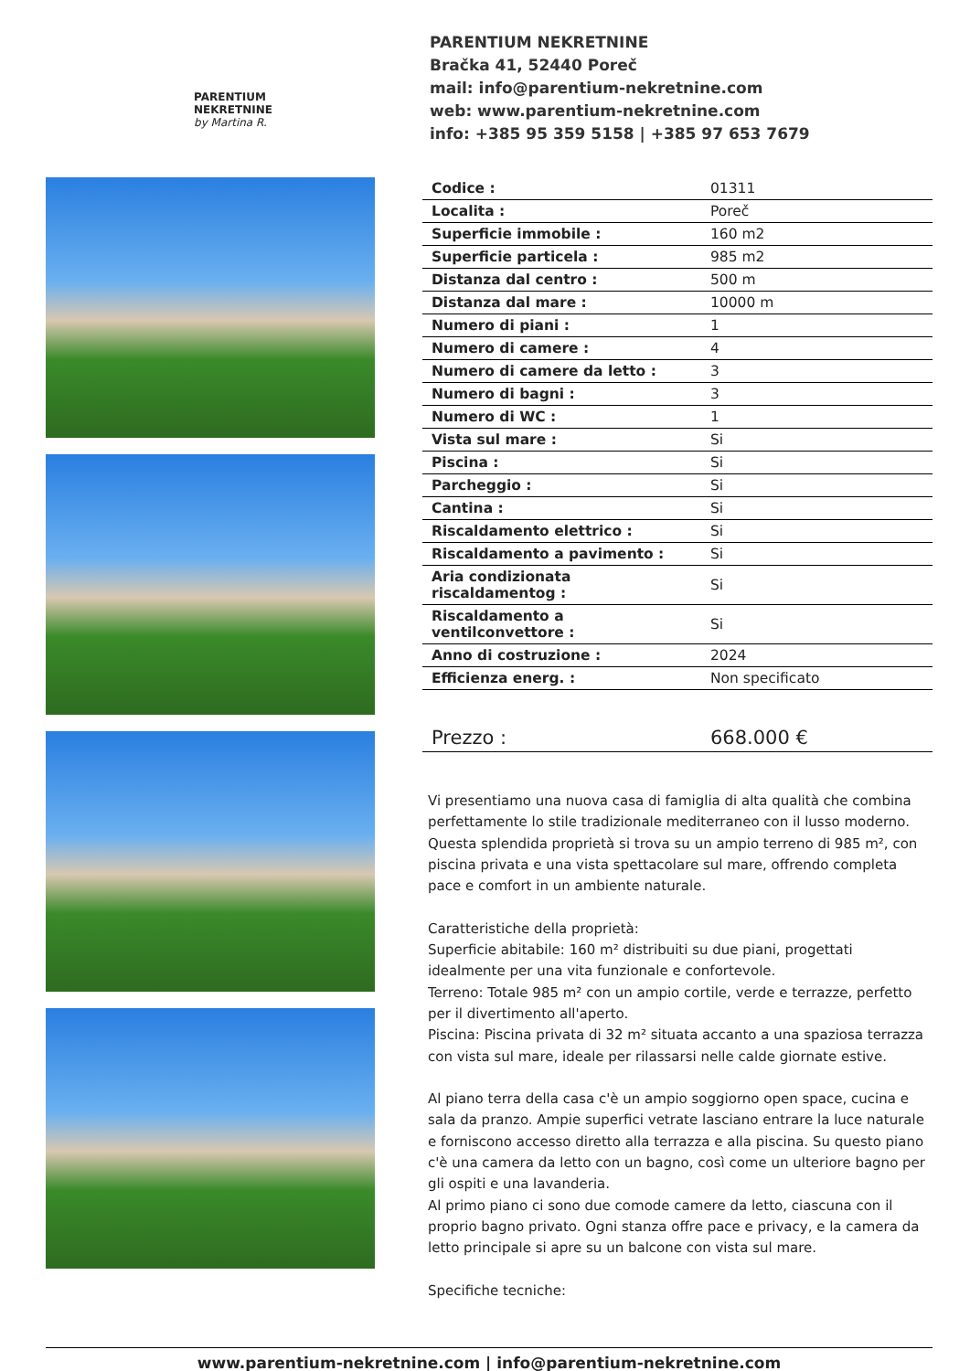PARENTIUM
NEKRETNINE
by Martina R.
PARENTIUM NEKRETNINE
Bračka 41, 52440 Poreč
mail: info@parentium-nekretnine.com
web: www.parentium-nekretnine.com
info: +385 95 359 5158 | +385 97 653 7679
| Codice : | 01311 |
| Localita : | Poreč |
| Superficie immobile : | 160 m2 |
| Superficie particela : | 985 m2 |
| Distanza dal centro : | 500 m |
| Distanza dal mare : | 10000 m |
| Numero di piani : | 1 |
| Numero di camere : | 4 |
| Numero di camere da letto : | 3 |
| Numero di bagni : | 3 |
| Numero di WC : | 1 |
| Vista sul mare : | Si |
| Piscina : | Si |
| Parcheggio : | Si |
| Cantina : | Si |
| Riscaldamento elettrico : | Si |
| Riscaldamento a pavimento : | Si |
| Aria condizionata riscaldamentog : | Si |
| Riscaldamento a ventilconvettore : | Si |
| Anno di costruzione : | 2024 |
| Efficienza energ. : | Non specificato |
| Prezzo : | 668.000 € |
Vi presentiamo una nuova casa di famiglia di alta qualità che combina perfettamente lo stile tradizionale mediterraneo con il lusso moderno. Questa splendida proprietà si trova su un ampio terreno di 985 m², con piscina privata e una vista spettacolare sul mare, offrendo completa pace e comfort in un ambiente naturale.
Caratteristiche della proprietà:
Superficie abitabile: 160 m² distribuiti su due piani, progettati idealmente per una vita funzionale e confortevole.
Terreno: Totale 985 m² con un ampio cortile, verde e terrazze, perfetto per il divertimento all'aperto.
Piscina: Piscina privata di 32 m² situata accanto a una spaziosa terrazza con vista sul mare, ideale per rilassarsi nelle calde giornate estive.
Al piano terra della casa c'è un ampio soggiorno open space, cucina e sala da pranzo. Ampie superfici vetrate lasciano entrare la luce naturale e forniscono accesso diretto alla terrazza e alla piscina. Su questo piano c'è una camera da letto con un bagno, così come un ulteriore bagno per gli ospiti e una lavanderia.
Al primo piano ci sono due comode camere da letto, ciascuna con il proprio bagno privato. Ogni stanza offre pace e privacy, e la camera da letto principale si apre su un balcone con vista sul mare.
Specifiche tecniche:
www.parentium-nekretnine.com | info@parentium-nekretnine.com